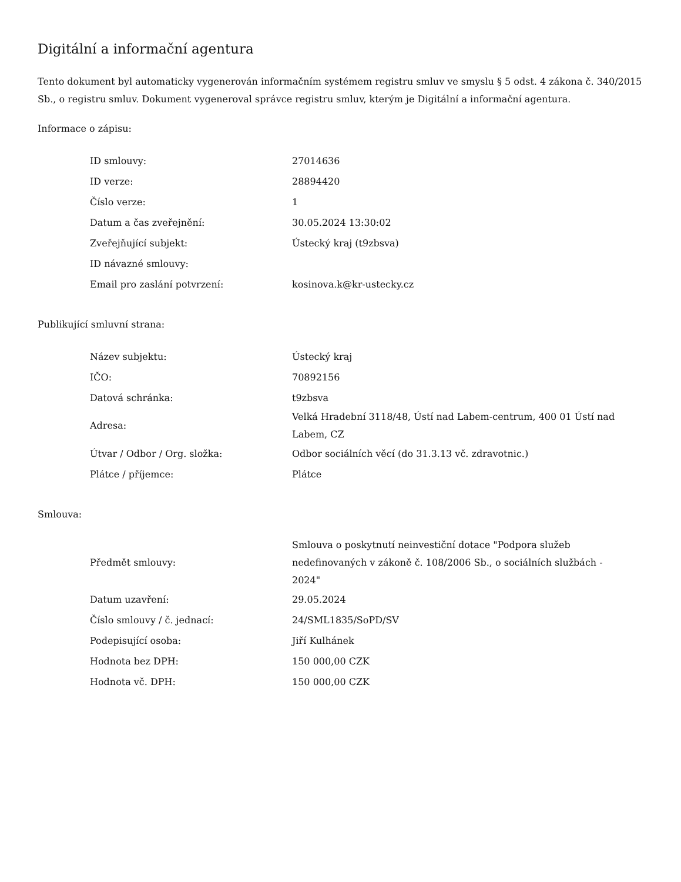Digitální a informační agentura
Tento dokument byl automaticky vygenerován informačním systémem registru smluv ve smyslu § 5 odst. 4 zákona č. 340/2015 Sb., o registru smluv. Dokument vygeneroval správce registru smluv, kterým je Digitální a informační agentura.
Informace o zápisu:
| ID smlouvy: | 27014636 |
| ID verze: | 28894420 |
| Číslo verze: | 1 |
| Datum a čas zveřejnění: | 30.05.2024 13:30:02 |
| Zveřejňující subjekt: | Ústecký kraj (t9zbsva) |
| ID návazné smlouvy: | |
| Email pro zaslání potvrzení: | kosinova.k@kr-ustecky.cz |
Publikující smluvní strana:
| Název subjektu: | Ústecký kraj |
| IČO: | 70892156 |
| Datová schránka: | t9zbsva |
| Adresa: | Velká Hradební 3118/48, Ústí nad Labem-centrum, 400 01 Ústí nad Labem, CZ |
| Útvar / Odbor / Org. složka: | Odbor sociálních věcí (do 31.3.13 vč. zdravotnic.) |
| Plátce / příjemce: | Plátce |
Smlouva:
| Předmět smlouvy: | Smlouva o poskytnutí neinvestiční dotace "Podpora služeb nedefinovaných v zákoně č. 108/2006 Sb., o sociálních službách - 2024" |
| Datum uzavření: | 29.05.2024 |
| Číslo smlouvy / č. jednací: | 24/SML1835/SoPD/SV |
| Podepisující osoba: | Jiří Kulhánek |
| Hodnota bez DPH: | 150 000,00 CZK |
| Hodnota vč. DPH: | 150 000,00 CZK |